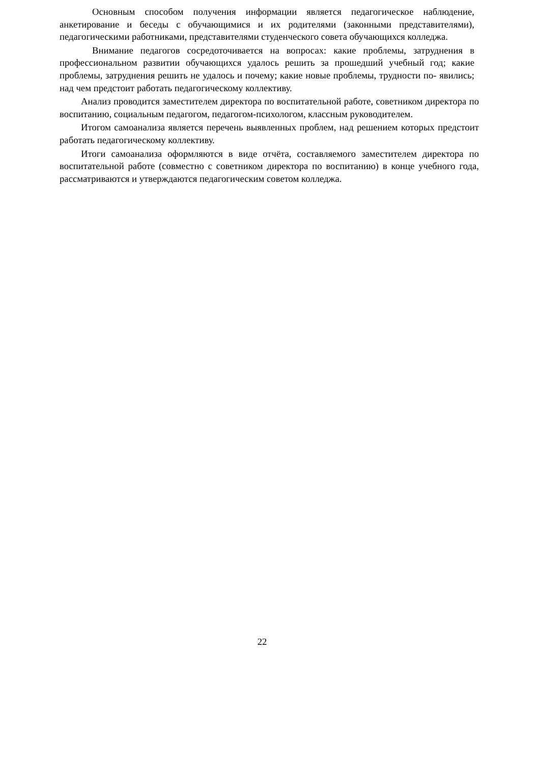Основным способом получения информации является педагогическое наблюдение, анкетирование и беседы с обучающимися и их родителями (законными представителями), педагогическими работниками, представителями студенческого совета обучающихся колледжа.
Внимание педагогов сосредоточивается на вопросах: какие проблемы, затруднения в профессиональном развитии обучающихся удалось решить за прошедший учебный год; какие проблемы, затруднения решить не удалось и почему; какие новые проблемы, трудности по- явились; над чем предстоит работать педагогическому коллективу.
Анализ проводится заместителем директора по воспитательной работе, советником директора по воспитанию, социальным педагогом, педагогом-психологом, классным руководителем.
Итогом самоанализа является перечень выявленных проблем, над решением которых предстоит работать педагогическому коллективу.
Итоги самоанализа оформляются в виде отчёта, составляемого заместителем директора по воспитательной работе (совместно с советником директора по воспитанию) в конце учебного года, рассматриваются и утверждаются педагогическим советом колледжа.
22